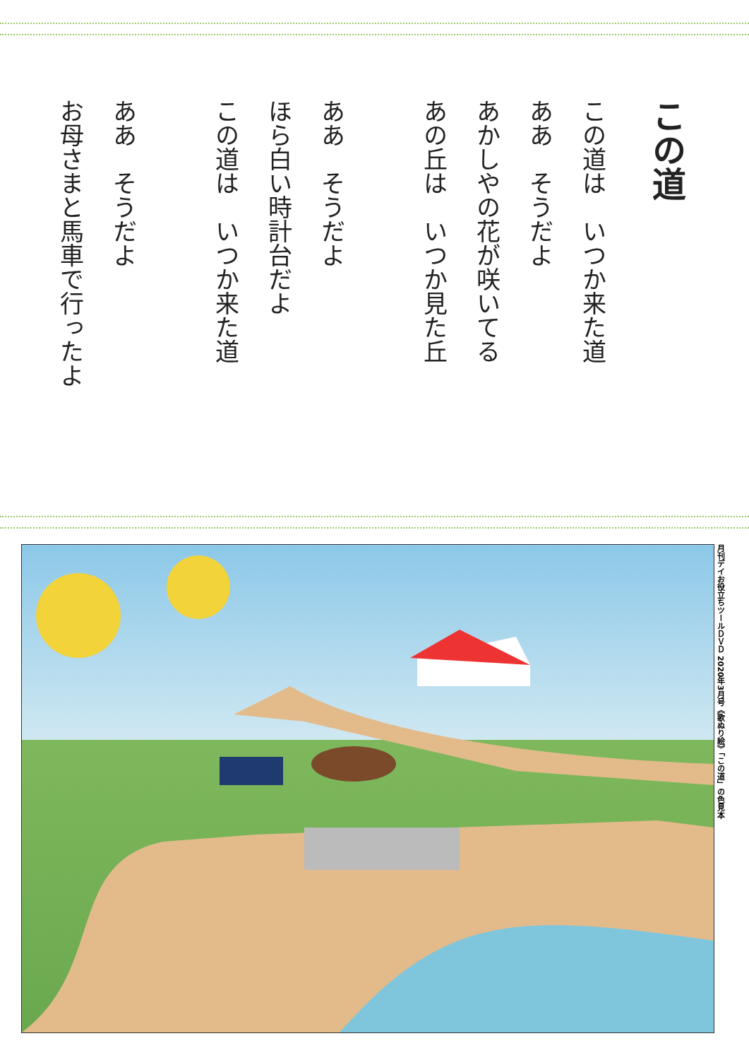この道
この道は　いつか来た道
ああ　そうだよ
あかしやの花が咲いてる
あの丘は　いつか見た丘
ああ　そうだよ
ほら白い時計台だよ
この道は　いつか来た道
ああ　そうだよ
お母さまと馬車で行ったよ
月刊デイお役立ちツールＤＶＤ 2020年3月号《歌ぬり絵》「この道」の色見本